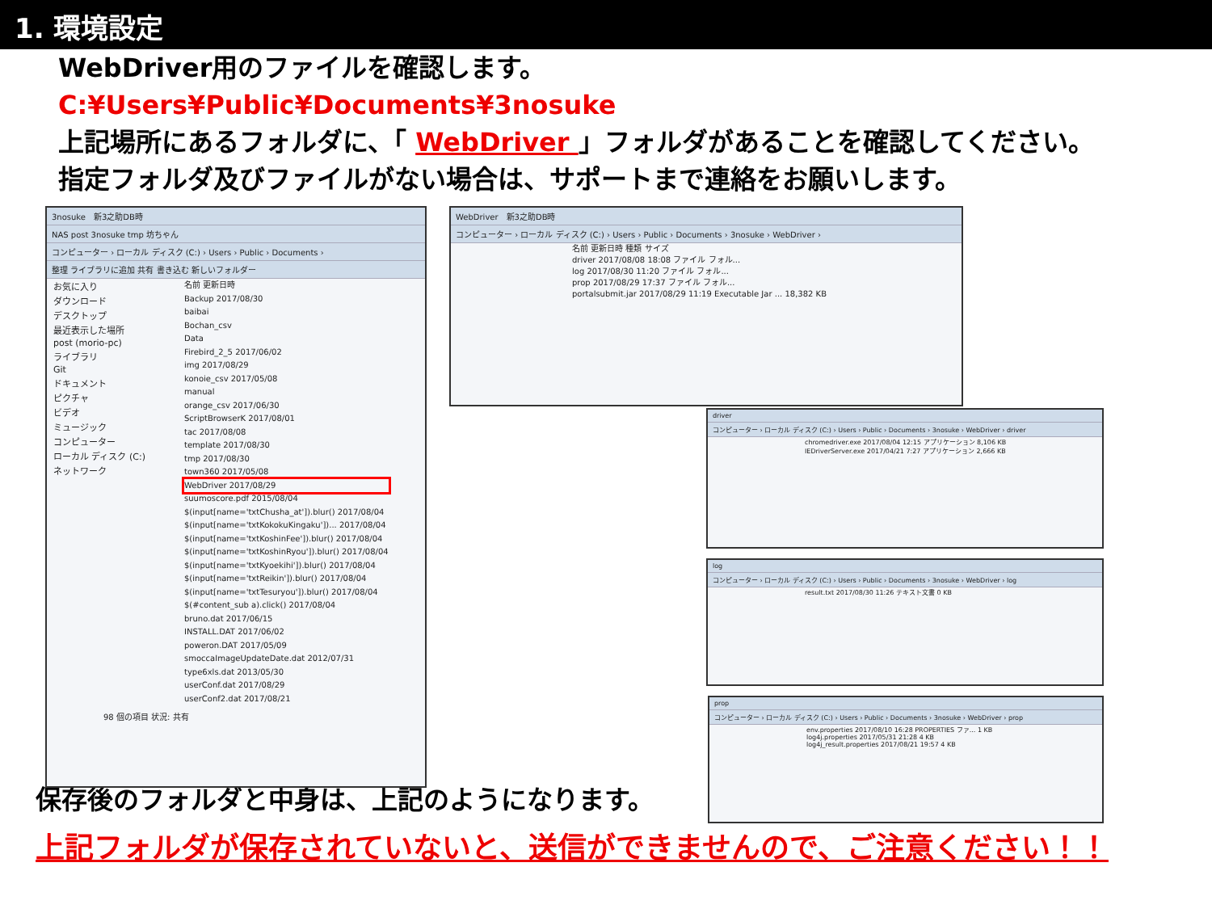1. 環境設定
WebDriver用のファイルを確認します。
C:¥Users¥Public¥Documents¥3nosuke
上記場所にあるフォルダに、「 WebDriver 」フォルダがあることを確認してください。
指定フォルダ及びファイルがない場合は、サポートまで連絡をお願いします。
3nosuke　新3之助DB時
NAS post 3nosuke tmp 坊ちゃん
コンピューター › ローカル ディスク (C:) › Users › Public › Documents ›
整理 ライブラリに追加 共有 書き込む 新しいフォルダー
お気に入り
ダウンロード
デスクトップ
最近表示した場所
post (morio-pc)
ライブラリ
Git
ドキュメント
ピクチャ
ビデオ
ミュージック
コンピューター
ローカル ディスク (C:)
ネットワーク
名前 更新日時
Backup 2017/08/30
baibai
Bochan_csv
Data
Firebird_2_5 2017/06/02
img 2017/08/29
konoie_csv 2017/05/08
manual
orange_csv 2017/06/30
ScriptBrowserK 2017/08/01
tac 2017/08/08
template 2017/08/30
tmp 2017/08/30
town360 2017/05/08
WebDriver 2017/08/29
suumoscore.pdf 2015/08/04
$(input[name='txtChusha_at']).blur() 2017/08/04
$(input[name='txtKokokuKingaku'])... 2017/08/04
$(input[name='txtKoshinFee']).blur() 2017/08/04
$(input[name='txtKoshinRyou']).blur() 2017/08/04
$(input[name='txtKyoekihi']).blur() 2017/08/04
$(input[name='txtReikin']).blur() 2017/08/04
$(input[name='txtTesuryou']).blur() 2017/08/04
$(#content_sub a).click() 2017/08/04
bruno.dat 2017/06/15
INSTALL.DAT 2017/06/02
poweron.DAT 2017/05/09
smoccaImageUpdateDate.dat 2012/07/31
type6xls.dat 2013/05/30
userConf.dat 2017/08/29
userConf2.dat 2017/08/21
98 個の項目 状況: 共有
WebDriver　新3之助DB時
コンピューター › ローカル ディスク (C:) › Users › Public › Documents › 3nosuke › WebDriver ›
名前 更新日時 種類 サイズ
driver 2017/08/08 18:08 ファイル フォル...
log 2017/08/30 11:20 ファイル フォル...
prop 2017/08/29 17:37 ファイル フォル...
portalsubmit.jar 2017/08/29 11:19 Executable Jar ... 18,382 KB
driver
コンピューター › ローカル ディスク (C:) › Users › Public › Documents › 3nosuke › WebDriver › driver
chromedriver.exe 2017/08/04 12:15 アプリケーション 8,106 KB
IEDriverServer.exe 2017/04/21 7:27 アプリケーション 2,666 KB
log
コンピューター › ローカル ディスク (C:) › Users › Public › Documents › 3nosuke › WebDriver › log
result.txt 2017/08/30 11:26 テキスト文書 0 KB
prop
コンピューター › ローカル ディスク (C:) › Users › Public › Documents › 3nosuke › WebDriver › prop
env.properties 2017/08/10 16:28 PROPERTIES ファ... 1 KB
log4j.properties 2017/05/31 21:28 4 KB
log4j_result.properties 2017/08/21 19:57 4 KB
保存後のフォルダと中身は、上記のようになります。
上記フォルダが保存されていないと、送信ができませんので、ご注意ください！！